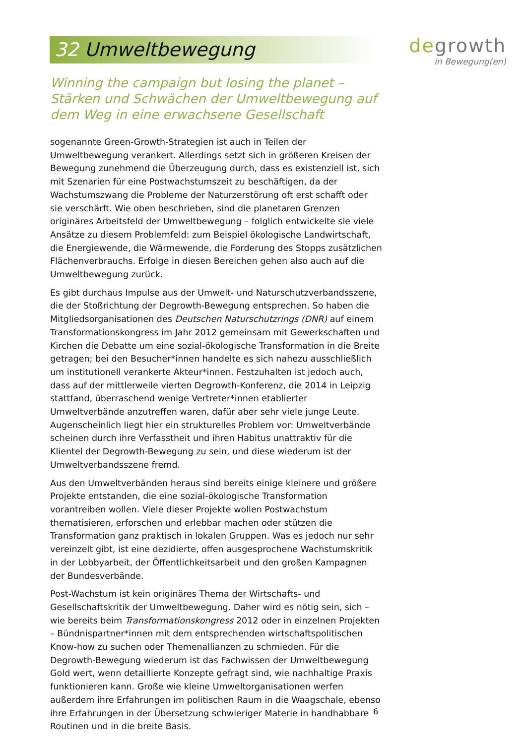32 Umweltbewegung
degrowth
in Bewegung(en)
Winning the campaign but losing the planet – Stärken und Schwächen der Umweltbewegung auf dem Weg in eine erwachsene Gesellschaft
sogenannte Green-Growth-Strategien ist auch in Teilen der Umweltbewegung verankert. Allerdings setzt sich in größeren Kreisen der Bewegung zunehmend die Überzeugung durch, dass es existenziell ist, sich mit Szenarien für eine Postwachstumszeit zu beschäftigen, da der Wachstumszwang die Probleme der Naturzerstörung oft erst schafft oder sie verschärft. Wie oben beschrieben, sind die planetaren Grenzen originäres Arbeitsfeld der Umweltbewegung – folglich entwickelte sie viele Ansätze zu diesem Problemfeld: zum Beispiel ökologische Landwirtschaft, die Energiewende, die Wärmewende, die Forderung des Stopps zusätzlichen Flächenverbrauchs. Erfolge in diesen Bereichen gehen also auch auf die Umweltbewegung zurück.
Es gibt durchaus Impulse aus der Umwelt- und Naturschutzverbandsszene, die der Stoßrichtung der Degrowth-Bewegung entsprechen. So haben die Mitgliedsorganisationen des Deutschen Naturschutzrings (DNR) auf einem Transformationskongress im Jahr 2012 gemeinsam mit Gewerkschaften und Kirchen die Debatte um eine sozial-ökologische Transformation in die Breite getragen; bei den Besucher*innen handelte es sich nahezu ausschließlich um institutionell verankerte Akteur*innen. Festzuhalten ist jedoch auch, dass auf der mittlerweile vierten Degrowth-Konferenz, die 2014 in Leipzig stattfand, überraschend wenige Vertreter*innen etablierter Umweltverbände anzutreffen waren, dafür aber sehr viele junge Leute. Augenscheinlich liegt hier ein strukturelles Problem vor: Umweltverbände scheinen durch ihre Verfasstheit und ihren Habitus unattraktiv für die Klientel der Degrowth-Bewegung zu sein, und diese wiederum ist der Umweltverbandsszene fremd.
Aus den Umweltverbänden heraus sind bereits einige kleinere und größere Projekte entstanden, die eine sozial-ökologische Transformation vorantreiben wollen. Viele dieser Projekte wollen Postwachstum thematisieren, erforschen und erlebbar machen oder stützen die Transformation ganz praktisch in lokalen Gruppen. Was es jedoch nur sehr vereinzelt gibt, ist eine dezidierte, offen ausgesprochene Wachstumskritik in der Lobbyarbeit, der Öffentlichkeitsarbeit und den großen Kampagnen der Bundesverbände.
Post-Wachstum ist kein originäres Thema der Wirtschafts- und Gesellschaftskritik der Umweltbewegung. Daher wird es nötig sein, sich – wie bereits beim Transformationskongress 2012 oder in einzelnen Projekten – Bündnispartner*innen mit dem entsprechenden wirtschaftspolitischen Know-how zu suchen oder Themenallianzen zu schmieden. Für die Degrowth-Bewegung wiederum ist das Fachwissen der Umweltbewegung Gold wert, wenn detaillierte Konzepte gefragt sind, wie nachhaltige Praxis funktionieren kann. Große wie kleine Umweltorganisationen werfen außerdem ihre Erfahrungen im politischen Raum in die Waagschale, ebenso ihre Erfahrungen in der Übersetzung schwieriger Materie in handhabbare Routinen und in die breite Basis.
6